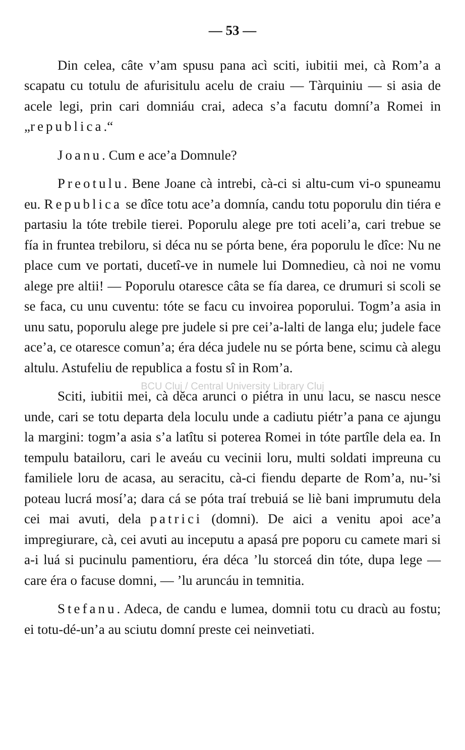— 53 —
Din celea, câte v’am spusu pana acì sciti, iubitii mei, cà Rom’a a scapatu cu totulu de afurisitulu acelu de craiu — Tàrquiniu — si asia de acele legi, prin cari domniáu crai, adeca s’a facutu domní’a Romei in „republica.“
Joanu. Cum e ace’a Domnule?
Preotulu. Bene Joane cà intrebi, cà-ci si altu-cum vi-o spuneamu eu. Republica se dîce totu ace’a domnía, candu totu poporulu din tiéra e partasiu la tóte trebile tierei. Poporulu alege pre toti aceli’a, cari trebue se fía in fruntea trebiloru, si déca nu se pórta bene, éra poporulu le dîce: Nu ne place cum ve portati, ducetî-ve in numele lui Domnedieu, cà noi ne vomu alege pre altii! — Poporulu otaresce câta se fía darea, ce drumuri si scoli se se faca, cu unu cuventu: tóte se facu cu invoirea poporului. Togm’a asia in unu satu, poporulu alege pre judele si pre cei’a-lalti de langa elu; judele face ace’a, ce otaresce comun’a; éra déca judele nu se pórta bene, scimu cà alegu altulu. Astufeliu de republica a fostu sî in Rom’a.
BCU Cluj / Central University Library Cluj
Sciti, iubitii mei, cà dĕca arunci o piétra in unu lacu, se nascu nesce unde, cari se totu departa dela loculu unde a cadiutu piétr’a pana ce ajungu la margini: togm’a asia s’a latîtu si poterea Romei in tóte partîle dela ea. In tempulu batailoru, cari le aveáu cu vecinii loru, multi soldati impreuna cu familiele loru de acasa, au seracitu, cà-ci fiendu departe de Rom’a, nu-’si poteau lucrá mosí’a; dara cá se póta traí trebuiá se liè bani imprumutu dela cei mai avuti, dela patrici (domni). De aici a venitu apoi ace’a impregiurare, cà, cei avuti au inceputu a apasá pre poporu cu camete mari si a-i luá si pucinulu pamentioru, éra déca ’lu storceá din tóte, dupa lege — care éra o facuse domni, — ’lu aruncáu in temnitia.
Stefanu. Adeca, de candu e lumea, domnii totu cu dracù au fostu; ei totu-dé-un’a au sciutu domní preste cei neinvetiati.